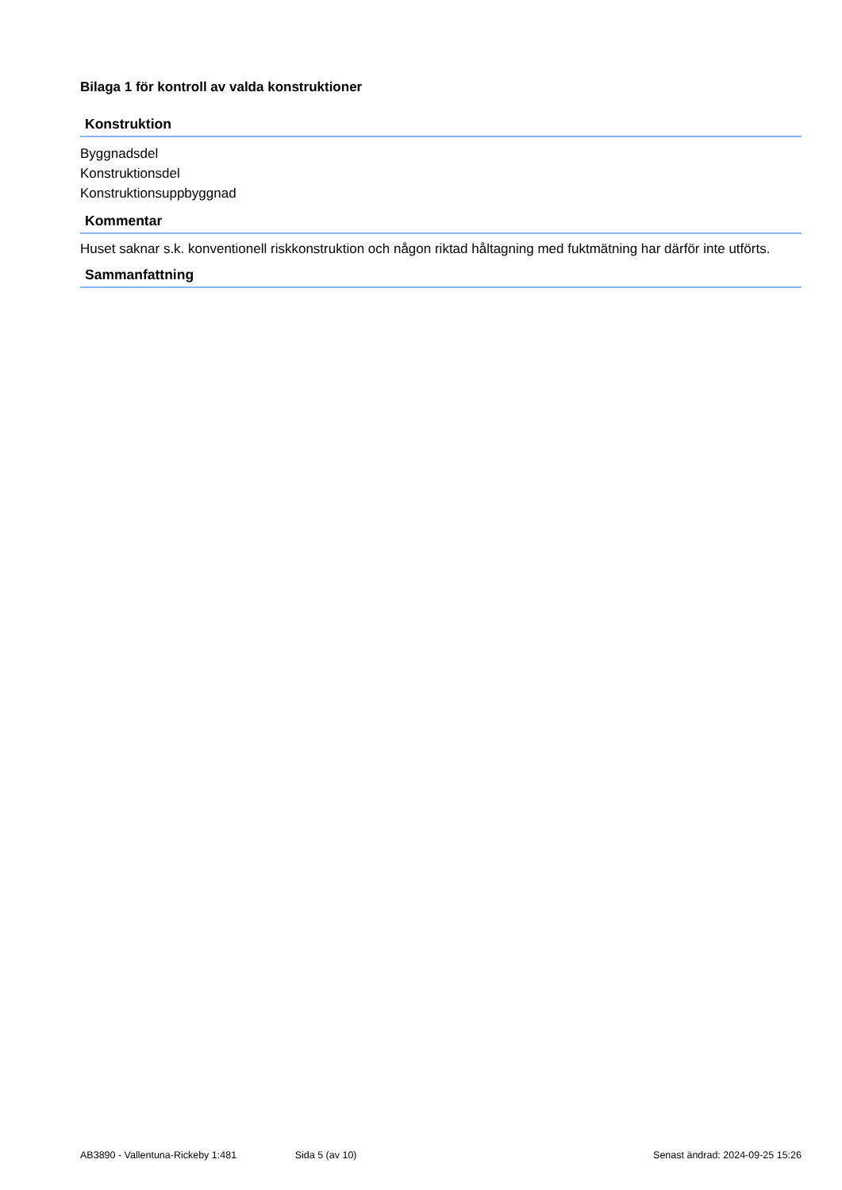Bilaga 1 för kontroll av valda konstruktioner
Konstruktion
Byggnadsdel
Konstruktionsdel
Konstruktionsuppbyggnad
Kommentar
Huset saknar s.k. konventionell riskkonstruktion och någon riktad håltagning med fuktmätning har därför inte utförts.
Sammanfattning
AB3890 - Vallentuna-Rickeby 1:481 Sida 5 (av 10) Senast ändrad: 2024-09-25 15:26